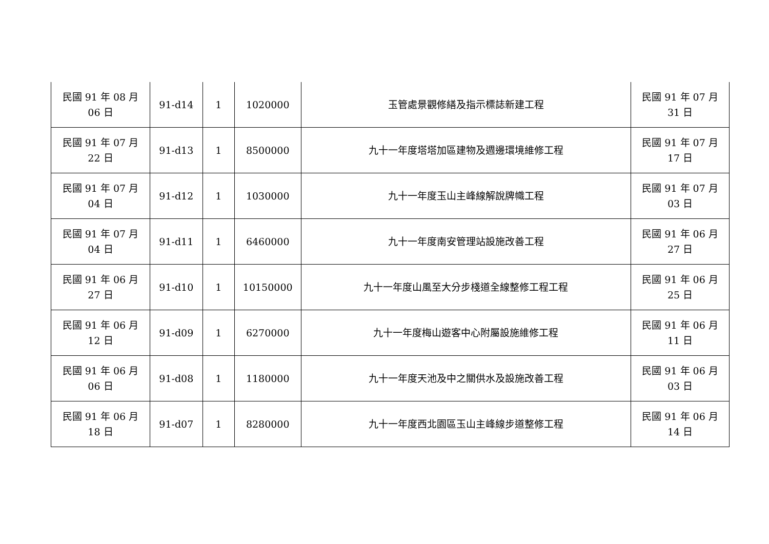| 民國 91 年 08 月 06 日 | 91-d14 | 1 | 1020000 | 玉管處景觀修繕及指示標誌新建工程 | 民國 91 年 07 月 31 日 |
| 民國 91 年 07 月 22 日 | 91-d13 | 1 | 8500000 | 九十一年度塔塔加區建物及週邊環境維修工程 | 民國 91 年 07 月 17 日 |
| 民國 91 年 07 月 04 日 | 91-d12 | 1 | 1030000 | 九十一年度玉山主峰線解說牌幟工程 | 民國 91 年 07 月 03 日 |
| 民國 91 年 07 月 04 日 | 91-d11 | 1 | 6460000 | 九十一年度南安管理站設施改善工程 | 民國 91 年 06 月 27 日 |
| 民國 91 年 06 月 27 日 | 91-d10 | 1 | 10150000 | 九十一年度山風至大分步棧道全線整修工程工程 | 民國 91 年 06 月 25 日 |
| 民國 91 年 06 月 12 日 | 91-d09 | 1 | 6270000 | 九十一年度梅山遊客中心附屬設施維修工程 | 民國 91 年 06 月 11 日 |
| 民國 91 年 06 月 06 日 | 91-d08 | 1 | 1180000 | 九十一年度天池及中之關供水及設施改善工程 | 民國 91 年 06 月 03 日 |
| 民國 91 年 06 月 18 日 | 91-d07 | 1 | 8280000 | 九十一年度西北園區玉山主峰線步道整修工程 | 民國 91 年 06 月 14 日 |